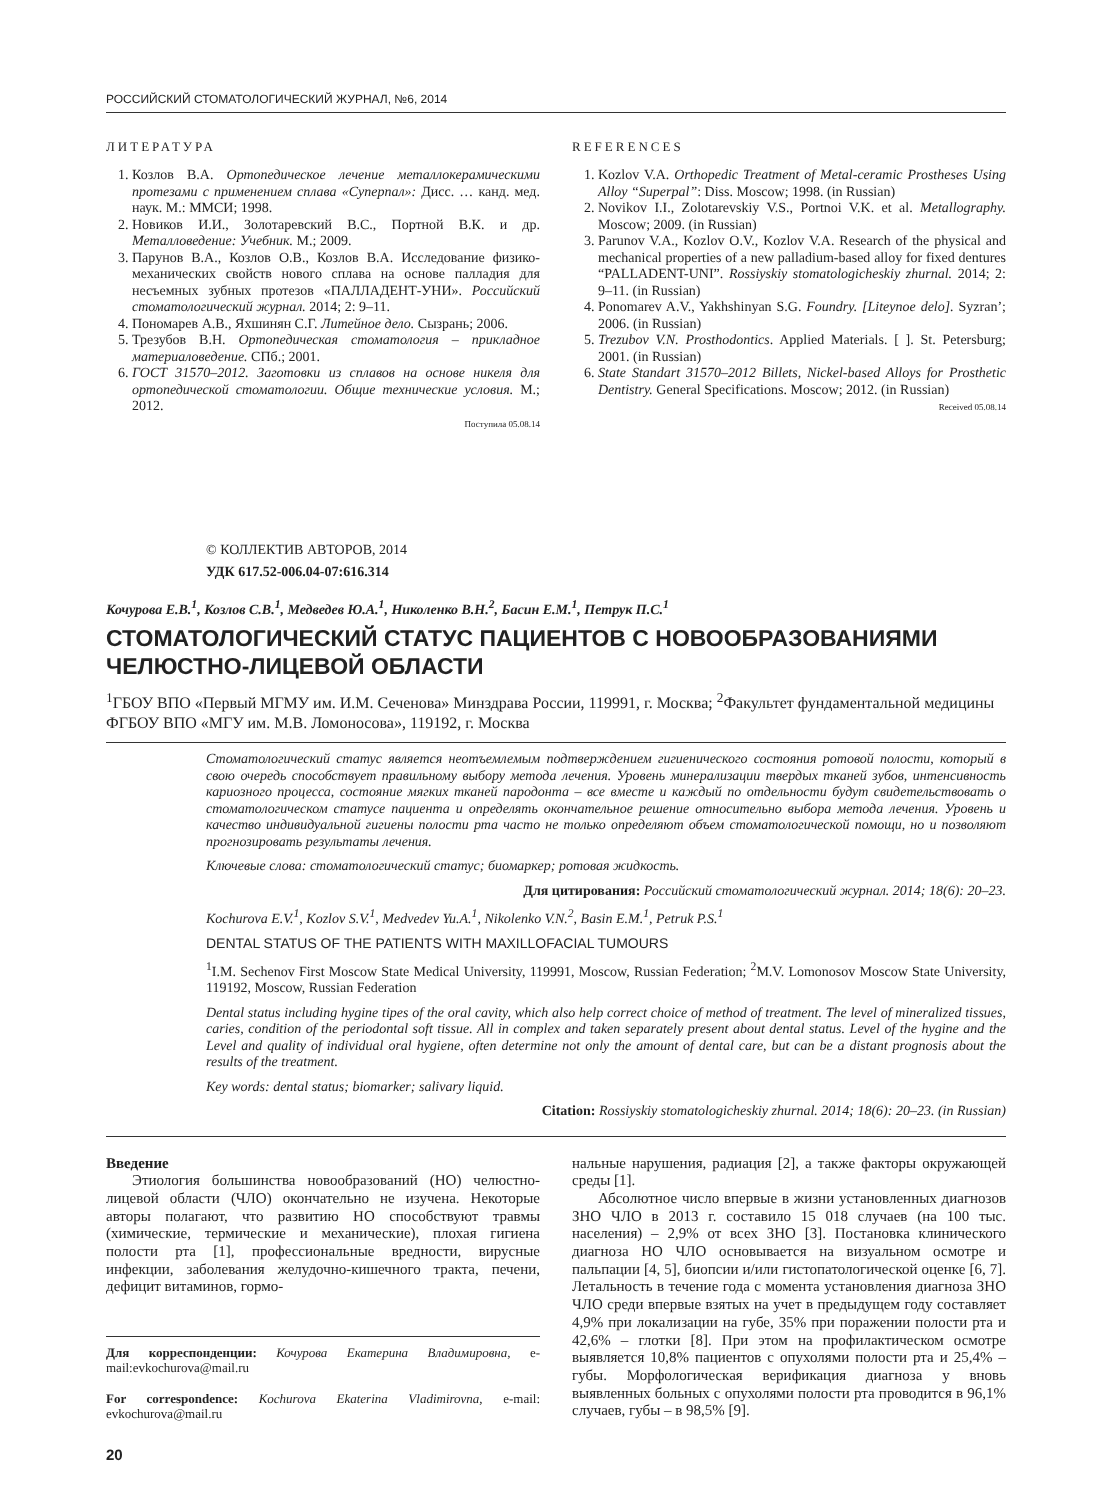РОССИЙСКИЙ СТОМАТОЛОГИЧЕСКИЙ ЖУРНАЛ, №6, 2014
ЛИТЕРАТУРА
1. Козлов В.А. Ортопедическое лечение металлокерамическими протезами с применением сплава «Суперпал»: Дисс. … канд. мед. наук. М.: ММСИ; 1998.
2. Новиков И.И., Золотаревский В.С., Портной В.К. и др. Металловедение: Учебник. М.; 2009.
3. Парунов В.А., Козлов О.В., Козлов В.А. Исследование физико-механических свойств нового сплава на основе палладия для несъемных зубных протезов «ПАЛЛАДЕНТ-УНИ». Российский стоматологический журнал. 2014; 2: 9–11.
4. Пономарев А.В., Яхшинян С.Г. Литейное дело. Сызрань; 2006.
5. Трезубов В.Н. Ортопедическая стоматология – прикладное материаловедение. СПб.; 2001.
6. ГОСТ 31570–2012. Заготовки из сплавов на основе никеля для ортопедической стоматологии. Общие технические условия. М.; 2012.
Поступила 05.08.14
REFERENCES
1. Kozlov V.A. Orthopedic Treatment of Metal-ceramic Prostheses Using Alloy “Superpal”: Diss. Moscow; 1998. (in Russian)
2. Novikov I.I., Zolotarevskiy V.S., Portnoi V.K. et al. Metallography. Moscow; 2009. (in Russian)
3. Parunov V.A., Kozlov O.V., Kozlov V.A. Research of the physical and mechanical properties of a new palladium-based alloy for fixed dentures “PALLADENT-UNI”. Rossiyskiy stomatologicheskiy zhurnal. 2014; 2: 9–11. (in Russian)
4. Ponomarev A.V., Yakhshinyan S.G. Foundry. [Liteynoe delo]. Syzran’; 2006. (in Russian)
5. Trezubov V.N. Prosthodontics. Applied Materials. [ ]. St. Petersburg; 2001. (in Russian)
6. State Standart 31570–2012 Billets, Nickel-based Alloys for Prosthetic Dentistry. General Specifications. Moscow; 2012. (in Russian)
Received 05.08.14
© КОЛЛЕКТИВ АВТОРОВ, 2014
УДК 617.52-006.04-07:616.314
Кочурова Е.В.<sup>1</sup>, Козлов С.В.<sup>1</sup>, Медведев Ю.А.<sup>1</sup>, Николенко В.Н.<sup>2</sup>, Басин Е.М.<sup>1</sup>, Петрук П.С.<sup>1</sup>
СТОМАТОЛОГИЧЕСКИЙ СТАТУС ПАЦИЕНТОВ С НОВООБРАЗОВАНИЯМИ ЧЕЛЮСТНО-ЛИЦЕВОЙ ОБЛАСТИ
<sup>1</sup> ГБОУ ВПО «Первый МГМУ им. И.М. Сеченова» Минздрава России, 119991, г. Москва; <sup>2</sup>Факультет фундаментальной медицины ФГБОУ ВПО «МГУ им. М.В. Ломоносова», 119192, г. Москва
Стоматологический статус является неотъемлемым подтверждением гигиенического состояния ротовой полости, который в свою очередь способствует правильному выбору метода лечения. Уровень минерализации твердых тканей зубов, интенсивность кариозного процесса, состояние мягких тканей пародонта – все вместе и каждый по отдельности будут свидетельствовать о стоматологическом статусе пациента и определять окончательное решение относительно выбора метода лечения. Уровень и качество индивидуальной гигиены полости рта часто не только определяют объем стоматологической помощи, но и позволяют прогнозировать результаты лечения.
Ключевые слова: стоматологический статус; биомаркер; ротовая жидкость.
Для цитирования: Российский стоматологический журнал. 2014; 18(6): 20–23.
Kochurova E.V.<sup>1</sup>, Kozlov S.V.<sup>1</sup>, Medvedev Yu.A.<sup>1</sup>, Nikolenko V.N.<sup>2</sup>, Basin E.M.<sup>1</sup>, Petruk P.S.<sup>1</sup>
DENTAL STATUS OF THE PATIENTS WITH MAXILLOFACIAL TUMOURS
<sup>1</sup> I.M. Sechenov First Moscow State Medical University, 119991, Moscow, Russian Federation; <sup>2</sup>M.V. Lomonosov Moscow State University, 119192, Moscow, Russian Federation
Dental status including hygine tipes of the oral cavity, which also help correct choice of method of treatment. The level of mineralized tissues, caries, condition of the periodontal soft tissue. All in complex and taken separately present about dental status. Level of the hygine and the Level and quality of individual oral hygiene, often determine not only the amount of dental care, but can be a distant prognosis about the results of the treatment.
Key words: dental status; biomarker; salivary liquid.
Citation: Rossiyskiy stomatologicheskiy zhurnal. 2014; 18(6): 20–23. (in Russian)
Введение
Этиология большинства новообразований (НО) челюстно-лицевой области (ЧЛО) окончательно не изучена. Некоторые авторы полагают, что развитию НО способствуют травмы (химические, термические и механические), плохая гигиена полости рта [1], профессиональные вредности, вирусные инфекции, заболевания желудочно-кишечного тракта, печени, дефицит витаминов, гормо-
Для корреспонденции: Кочурова Екатерина Владимировна, e-mail:evkochurova@mail.ru
For correspondence: Kochurova Ekaterina Vladimirovna, e-mail: evkochurova@mail.ru
нальные нарушения, радиация [2], а также факторы окружающей среды [1].
Абсолютное число впервые в жизни установленных диагнозов ЗНО ЧЛО в 2013 г. составило 15 018 случаев (на 100 тыс. населения) – 2,9% от всех ЗНО [3]. Постановка клинического диагноза НО ЧЛО основывается на визуальном осмотре и пальпации [4, 5], биопсии и/или гистопатологической оценке [6, 7]. Летальность в течение года с момента установления диагноза ЗНО ЧЛО среди впервые взятых на учет в предыдущем году составляет 4,9% при локализации на губе, 35% при поражении полости рта и 42,6% – глотки [8]. При этом на профилактическом осмотре выявляется 10,8% пациентов с опухолями полости рта и 25,4% – губы. Морфологическая верификация диагноза у вновь выявленных больных с опухолями полости рта проводится в 96,1% случаев, губы – в 98,5% [9].
20